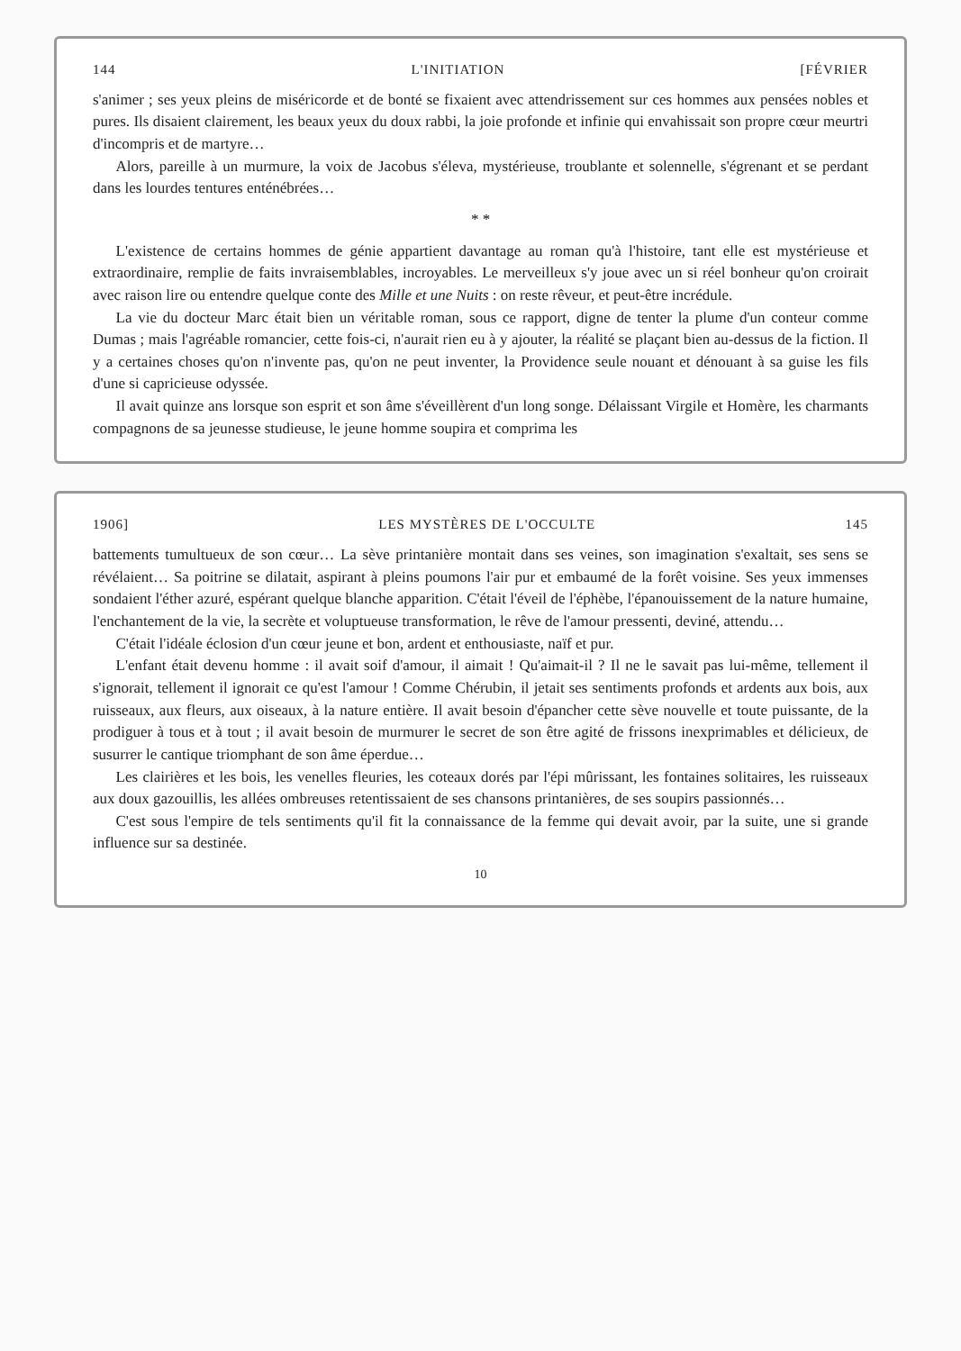144 L'INITIATION [FÉVRIER
s'animer ; ses yeux pleins de miséricorde et de bonté se fixaient avec attendrissement sur ces hommes aux pensées nobles et pures. Ils disaient clairement, les beaux yeux du doux rabbi, la joie profonde et infinie qui envahissait son propre cœur meurtri d'incompris et de martyre…
Alors, pareille à un murmure, la voix de Jacobus s'éleva, mystérieuse, troublante et solennelle, s'égrenant et se perdant dans les lourdes tentures enténébrées…
* *
L'existence de certains hommes de génie appartient davantage au roman qu'à l'histoire, tant elle est mystérieuse et extraordinaire, remplie de faits invraisemblables, incroyables. Le merveilleux s'y joue avec un si réel bonheur qu'on croirait avec raison lire ou entendre quelque conte des Mille et une Nuits : on reste rêveur, et peut-être incrédule.
La vie du docteur Marc était bien un véritable roman, sous ce rapport, digne de tenter la plume d'un conteur comme Dumas ; mais l'agréable romancier, cette fois-ci, n'aurait rien eu à y ajouter, la réalité se plaçant bien au-dessus de la fiction. Il y a certaines choses qu'on n'invente pas, qu'on ne peut inventer, la Providence seule nouant et dénouant à sa guise les fils d'une si capricieuse odyssée.
Il avait quinze ans lorsque son esprit et son âme s'éveillèrent d'un long songe. Délaissant Virgile et Homère, les charmants compagnons de sa jeunesse studieuse, le jeune homme soupira et comprima les
1906] LES MYSTÈRES DE L'OCCULTE 145
battements tumultueux de son cœur… La sève printanière montait dans ses veines, son imagination s'exaltait, ses sens se révélaient… Sa poitrine se dilatait, aspirant à pleins poumons l'air pur et embaumé de la forêt voisine. Ses yeux immenses sondaient l'éther azuré, espérant quelque blanche apparition. C'était l'éveil de l'éphèbe, l'épanouissement de la nature humaine, l'enchantement de la vie, la secrète et voluptueuse transformation, le rêve de l'amour pressenti, deviné, attendu…
C'était l'idéale éclosion d'un cœur jeune et bon, ardent et enthousiaste, naïf et pur.
L'enfant était devenu homme : il avait soif d'amour, il aimait ! Qu'aimait-il ? Il ne le savait pas lui-même, tellement il s'ignorait, tellement il ignorait ce qu'est l'amour ! Comme Chérubin, il jetait ses sentiments profonds et ardents aux bois, aux ruisseaux, aux fleurs, aux oiseaux, à la nature entière. Il avait besoin d'épancher cette sève nouvelle et toute puissante, de la prodiguer à tous et à tout ; il avait besoin de murmurer le secret de son être agité de frissons inexprimables et délicieux, de susurrer le cantique triomphant de son âme éperdue…
Les clairières et les bois, les venelles fleuries, les coteaux dorés par l'épi mûrissant, les fontaines solitaires, les ruisseaux aux doux gazouillis, les allées ombreuses retentissaient de ses chansons printanières, de ses soupirs passionnés…
C'est sous l'empire de tels sentiments qu'il fit la connaissance de la femme qui devait avoir, par la suite, une si grande influence sur sa destinée.
10